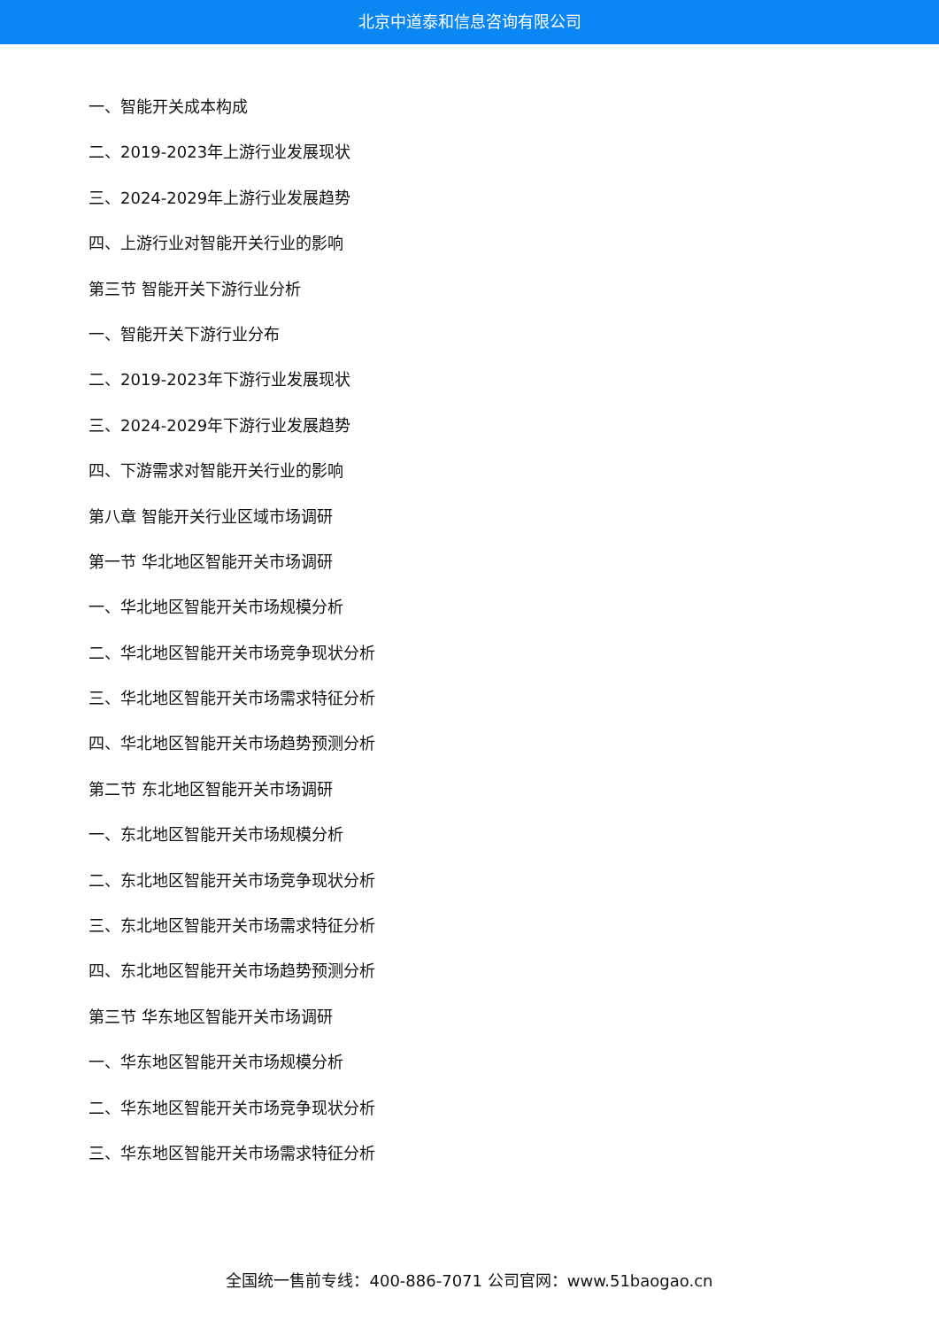北京中道泰和信息咨询有限公司
一、智能开关成本构成
二、2019-2023年上游行业发展现状
三、2024-2029年上游行业发展趋势
四、上游行业对智能开关行业的影响
第三节 智能开关下游行业分析
一、智能开关下游行业分布
二、2019-2023年下游行业发展现状
三、2024-2029年下游行业发展趋势
四、下游需求对智能开关行业的影响
第八章 智能开关行业区域市场调研
第一节 华北地区智能开关市场调研
一、华北地区智能开关市场规模分析
二、华北地区智能开关市场竞争现状分析
三、华北地区智能开关市场需求特征分析
四、华北地区智能开关市场趋势预测分析
第二节 东北地区智能开关市场调研
一、东北地区智能开关市场规模分析
二、东北地区智能开关市场竞争现状分析
三、东北地区智能开关市场需求特征分析
四、东北地区智能开关市场趋势预测分析
第三节 华东地区智能开关市场调研
一、华东地区智能开关市场规模分析
二、华东地区智能开关市场竞争现状分析
三、华东地区智能开关市场需求特征分析
全国统一售前专线：400-886-7071 公司官网：www.51baogao.cn